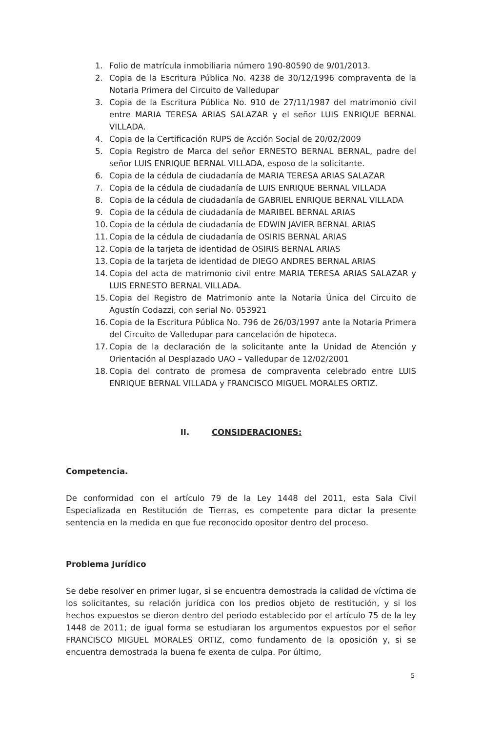1. Folio de matrícula inmobiliaria número 190-80590 de 9/01/2013.
2. Copia de la Escritura Pública No. 4238 de 30/12/1996 compraventa de la Notaria Primera del Circuito de Valledupar
3. Copia de la Escritura Pública No. 910 de 27/11/1987 del matrimonio civil entre MARIA TERESA ARIAS SALAZAR y el señor LUIS ENRIQUE BERNAL VILLADA.
4. Copia de la Certificación RUPS de Acción Social de 20/02/2009
5. Copia Registro de Marca del señor ERNESTO BERNAL BERNAL, padre del señor LUIS ENRIQUE BERNAL VILLADA, esposo de la solicitante.
6. Copia de la cédula de ciudadanía de MARIA TERESA ARIAS SALAZAR
7. Copia de la cédula de ciudadanía de LUIS ENRIQUE BERNAL VILLADA
8. Copia de la cédula de ciudadanía de GABRIEL ENRIQUE BERNAL VILLADA
9. Copia de la cédula de ciudadanía de MARIBEL BERNAL ARIAS
10. Copia de la cédula de ciudadanía de EDWIN JAVIER BERNAL ARIAS
11. Copia de la cédula de ciudadanía de OSIRIS BERNAL ARIAS
12. Copia de la tarjeta de identidad de OSIRIS BERNAL ARIAS
13. Copia de la tarjeta de identidad de DIEGO ANDRES BERNAL ARIAS
14. Copia del acta de matrimonio civil entre MARIA TERESA ARIAS SALAZAR y LUIS ERNESTO BERNAL VILLADA.
15. Copia del Registro de Matrimonio ante la Notaria Única del Circuito de Agustín Codazzi, con serial No. 053921
16. Copia de la Escritura Pública No. 796 de 26/03/1997 ante la Notaria Primera del Circuito de Valledupar para cancelación de hipoteca.
17. Copia de la declaración de la solicitante ante la Unidad de Atención y Orientación al Desplazado UAO – Valledupar de 12/02/2001
18. Copia del contrato de promesa de compraventa celebrado entre LUIS ENRIQUE BERNAL VILLADA y FRANCISCO MIGUEL MORALES ORTIZ.
II. CONSIDERACIONES:
Competencia.
De conformidad con el artículo 79 de la Ley 1448 del 2011, esta Sala Civil Especializada en Restitución de Tierras, es competente para dictar la presente sentencia en la medida en que fue reconocido opositor dentro del proceso.
Problema Jurídico
Se debe resolver en primer lugar, si se encuentra demostrada la calidad de víctima de los solicitantes, su relación jurídica con los predios objeto de restitución, y si los hechos expuestos se dieron dentro del periodo establecido por el artículo 75 de la ley 1448 de 2011; de igual forma se estudiaran los argumentos expuestos por el señor FRANCISCO MIGUEL MORALES ORTIZ, como fundamento de la oposición y, si se encuentra demostrada la buena fe exenta de culpa. Por último,
5